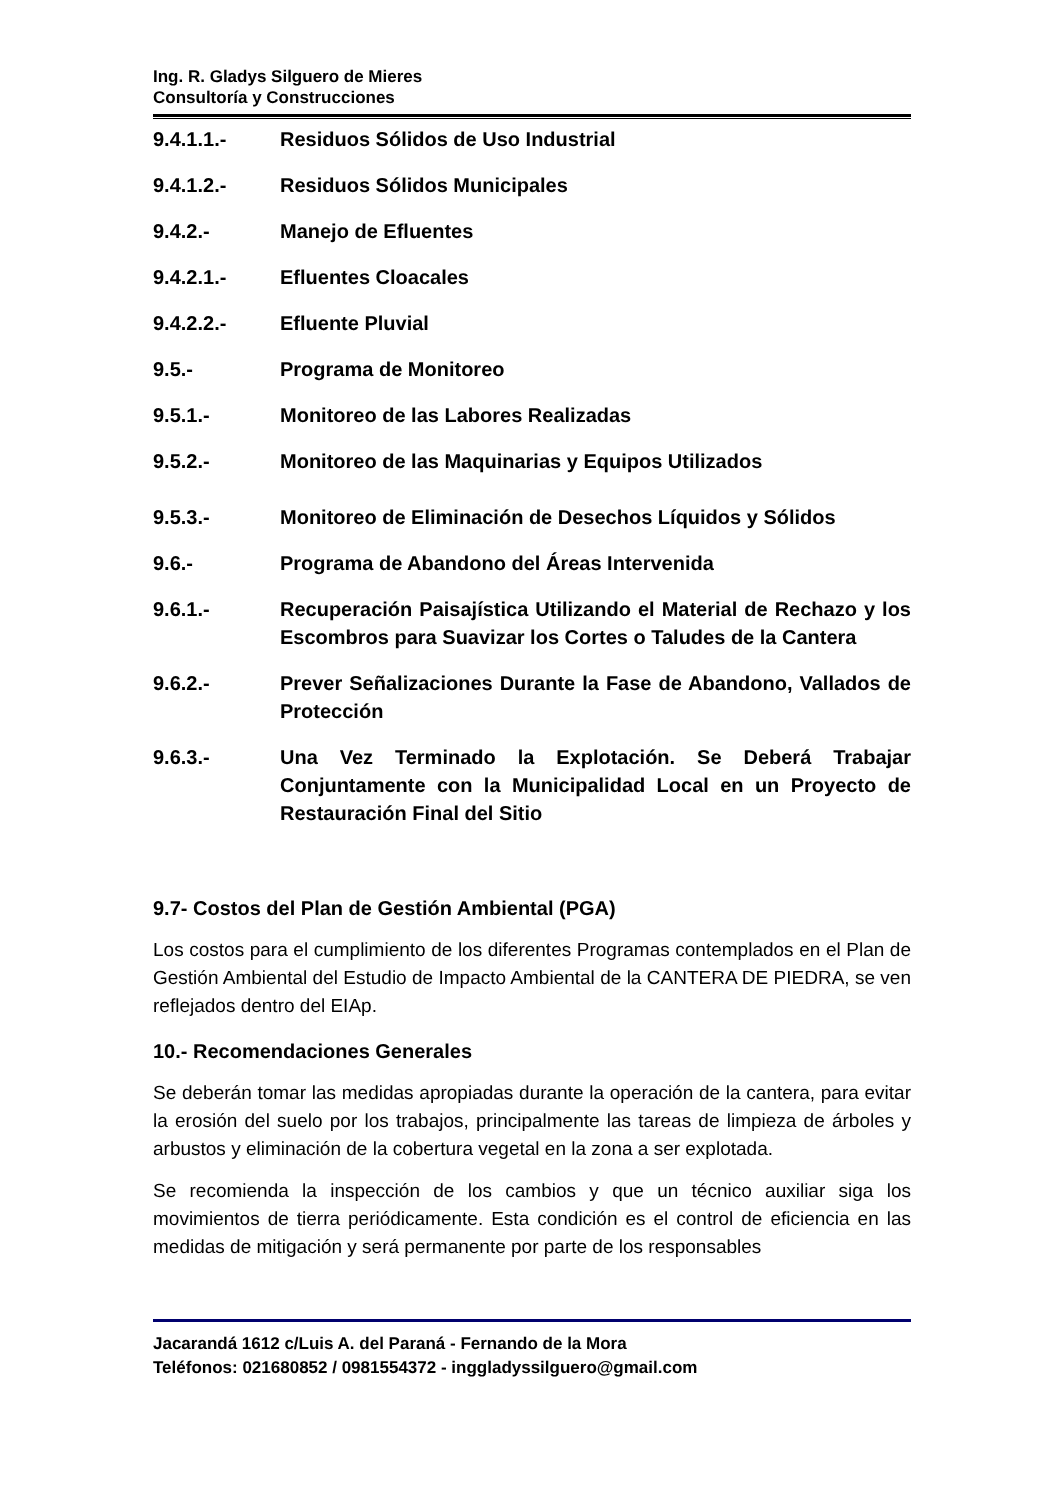Ing. R. Gladys Silguero de Mieres
Consultoría y Construcciones
9.4.1.1.- Residuos Sólidos de Uso Industrial
9.4.1.2.- Residuos Sólidos Municipales
9.4.2.- Manejo de Efluentes
9.4.2.1.- Efluentes Cloacales
9.4.2.2.- Efluente Pluvial
9.5.- Programa de Monitoreo
9.5.1.- Monitoreo de las Labores Realizadas
9.5.2.- Monitoreo de las Maquinarias y Equipos Utilizados
9.5.3.- Monitoreo de Eliminación de Desechos Líquidos y Sólidos
9.6.- Programa de Abandono del Áreas Intervenida
9.6.1.- Recuperación Paisajística Utilizando el Material de Rechazo y los Escombros para Suavizar los Cortes o Taludes de la Cantera
9.6.2.- Prever Señalizaciones Durante la Fase de Abandono, Vallados de Protección
9.6.3.- Una Vez Terminado la Explotación. Se Deberá Trabajar Conjuntamente con la Municipalidad Local en un Proyecto de Restauración Final del Sitio
9.7- Costos del Plan de Gestión Ambiental (PGA)
Los costos para el cumplimiento de los diferentes Programas contemplados en el Plan de Gestión Ambiental del Estudio de Impacto Ambiental de la CANTERA DE PIEDRA, se ven reflejados dentro del EIAp.
10.- Recomendaciones Generales
Se deberán tomar las medidas apropiadas durante la operación de la cantera, para evitar la erosión del suelo por los trabajos, principalmente las tareas de limpieza de árboles y arbustos y eliminación de la cobertura vegetal en la zona a ser explotada.
Se recomienda la inspección de los cambios y que un técnico auxiliar siga los movimientos de tierra periódicamente. Esta condición es el control de eficiencia en las medidas de mitigación y será permanente por parte de los responsables
Jacarandá 1612 c/Luis A. del Paraná - Fernando de la Mora
Teléfonos: 021680852 / 0981554372 - inggladyssilguero@gmail.com